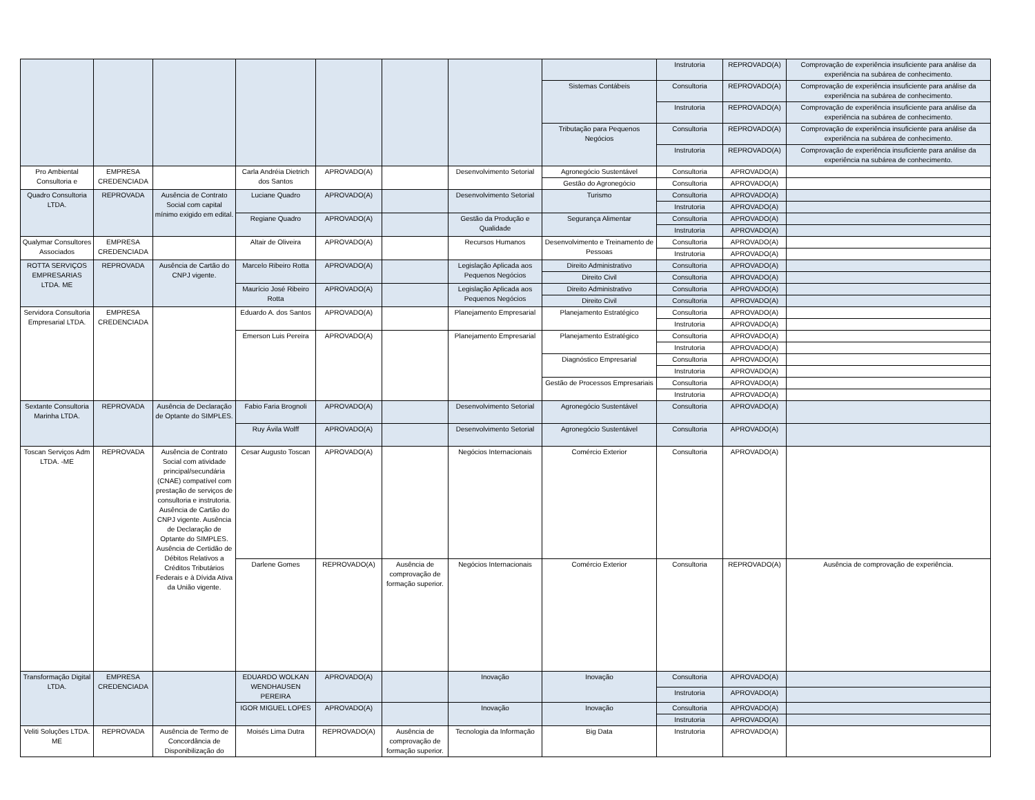| | | | | | | | | Instrutoria | REPROVADO(A) | Comprovação de experiência insuficiente para análise da experiência na subárea de conhecimento. |
| | | | | | | | Sistemas Contábeis | Consultoria | REPROVADO(A) | Comprovação de experiência insuficiente para análise da experiência na subárea de conhecimento. |
| | | | | | | | | Instrutoria | REPROVADO(A) | Comprovação de experiência insuficiente para análise da experiência na subárea de conhecimento. |
| | | | | | | | Tributação para Pequenos Negócios | Consultoria | REPROVADO(A) | Comprovação de experiência insuficiente para análise da experiência na subárea de conhecimento. |
| | | | | | | | | Instrutoria | REPROVADO(A) | Comprovação de experiência insuficiente para análise da experiência na subárea de conhecimento. |
| Pro Ambiental Consultoria e | EMPRESA CREDENCIADA | | Carla Andréia Dietrich dos Santos | APROVADO(A) | | Desenvolvimento Setorial | Agronegócio Sustentável | Consultoria | APROVADO(A) | |
| | | | | | | | Gestão do Agronegócio | Consultoria | APROVADO(A) | |
| Quadro Consultoria LTDA. | REPROVADA | Ausência de Contrato Social com capital mínimo exigido em edital. | Luciane Quadro | APROVADO(A) | | Desenvolvimento Setorial | Turismo | Consultoria | APROVADO(A) | |
| | | | | | | | | Instrutoria | APROVADO(A) | |
| | | | Regiane Quadro | APROVADO(A) | | Gestão da Produção e Qualidade | Segurança Alimentar | Consultoria | APROVADO(A) | |
| | | | | | | | | Instrutoria | APROVADO(A) | |
| Qualymar Consultores Associados | EMPRESA CREDENCIADA | | Altair de Oliveira | APROVADO(A) | | Recursos Humanos | Desenvolvimento e Treinamento de Pessoas | Consultoria | APROVADO(A) | |
| | | | | | | | | Instrutoria | APROVADO(A) | |
| ROTTA SERVIÇOS EMPRESARIAS LTDA. ME | REPROVADA | Ausência de Cartão do CNPJ vigente. | Marcelo Ribeiro Rotta | APROVADO(A) | | Legislação Aplicada aos Pequenos Negócios | Direito Administrativo | Consultoria | APROVADO(A) | |
| | | | | | | | Direito Civil | Consultoria | APROVADO(A) | |
| | | | Maurício José Ribeiro Rotta | APROVADO(A) | | Legislação Aplicada aos Pequenos Negócios | Direito Administrativo | Consultoria | APROVADO(A) | |
| | | | | | | | Direito Civil | Consultoria | APROVADO(A) | |
| Servidora Consultoria Empresarial LTDA. | EMPRESA CREDENCIADA | | Eduardo A. dos Santos | APROVADO(A) | | Planejamento Empresarial | Planejamento Estratégico | Consultoria | APROVADO(A) | |
| | | | | | | | | Instrutoria | APROVADO(A) | |
| | | | Emerson Luis Pereira | APROVADO(A) | | Planejamento Empresarial | Planejamento Estratégico | Consultoria | APROVADO(A) | |
| | | | | | | | | Instrutoria | APROVADO(A) | |
| | | | | | | | Diagnóstico Empresarial | Consultoria | APROVADO(A) | |
| | | | | | | | | Instrutoria | APROVADO(A) | |
| | | | | | | | Gestão de Processos Empresariais | Consultoria | APROVADO(A) | |
| | | | | | | | | Instrutoria | APROVADO(A) | |
| Sextante Consultoria Marinha LTDA. | REPROVADA | Ausência de Declaração de Optante do SIMPLES. | Fabio Faria Brognoli | APROVADO(A) | | Desenvolvimento Setorial | Agronegócio Sustentável | Consultoria | APROVADO(A) | |
| | | | Ruy Ávila Wolff | APROVADO(A) | | Desenvolvimento Setorial | Agronegócio Sustentável | Consultoria | APROVADO(A) | |
| Toscan Serviços Adm LTDA. -ME | REPROVADA | Ausência de Contrato Social com atividade principal/secundária (CNAE) compatível com prestação de serviços de consultoria e instrutoria. Ausência de Cartão do CNPJ vigente. Ausência de Declaração de Optante do SIMPLES. Ausência de Certidão de Débitos Relativos a Créditos Tributários Federais e à Dívida Ativa da União vigente. | Cesar Augusto Toscan | APROVADO(A) | | Negócios Internacionais | Comércio Exterior | Consultoria | APROVADO(A) | |
| | | | Darlene Gomes | REPROVADO(A) | Ausência de comprovação de formação superior. | Negócios Internacionais | Comércio Exterior | Consultoria | REPROVADO(A) | Ausência de comprovação de experiência. |
| Transformação Digital LTDA. | EMPRESA CREDENCIADA | | EDUARDO WOLKAN WENDHAUSEN PEREIRA | APROVADO(A) | | Inovação | Inovação | Consultoria | APROVADO(A) | |
| | | | | | | | | Instrutoria | APROVADO(A) | |
| | | | IGOR MIGUEL LOPES | APROVADO(A) | | Inovação | Inovação | Consultoria | APROVADO(A) | |
| | | | | | | | | Instrutoria | APROVADO(A) | |
| Veliti Soluções LTDA. ME | REPROVADA | Ausência de Termo de Concordância de Disponibilização do | Moisés Lima Dutra | REPROVADO(A) | Ausência de comprovação de formação superior. | Tecnologia da Informação | Big Data | Instrutoria | APROVADO(A) | |